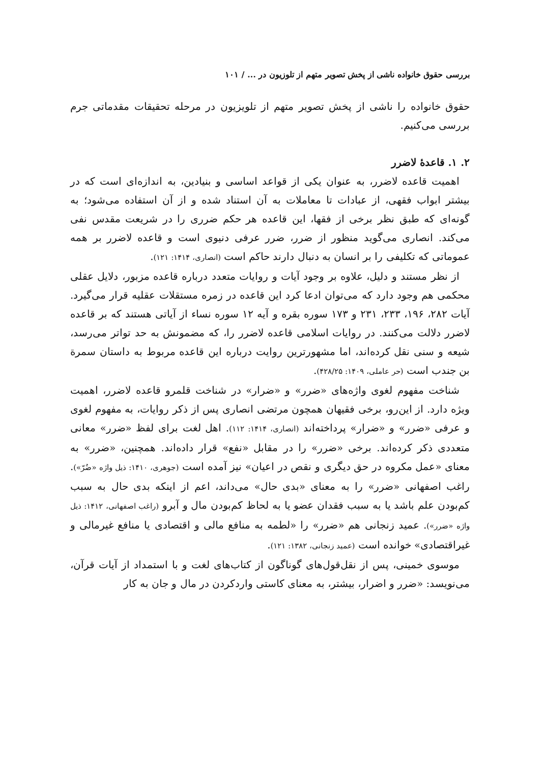بررسی حقوق خانواده ناشی از پخش تصویر متهم از تلوزیون در ... / ۱۰۱
حقوق خانواده را ناشی از پخش تصویر متهم از تلویزیون در مرحله تحقیقات مقدماتی جرم بررسی می‌کنیم.
۲. ۱. قاعدهٔ لاضرر
اهمیت قاعده لاضرر، به عنوان یکی از قواعد اساسی و بنیادین، به اندازه‌ای است که در بیشتر ابواب فقهی، از عبادات تا معاملات به آن استناد شده و از آن استفاده می‌شود؛ به گونه‌ای که طبق نظر برخی از فقها، این قاعده هر حکم ضرری را در شریعت مقدس نفی می‌کند. انصاری می‌گوید منظور از ضرر، ضرر عرفی دنیوی است و قاعده لاضرر بر همه عموماتی که تکلیفی را بر انسان به دنبال دارند حاکم است (انصاری، ۱۴۱۴: ۱۲۱).
از نظر مستند و دلیل، علاوه بر وجود آیات و روایات متعدد درباره قاعده مزبور، دلایل عقلی محکمی هم وجود دارد که می‌توان ادعا کرد این قاعده در زمره مستقلات عقلیه قرار می‌گیرد. آیات ۲۸۲، ۱۹۶، ۲۳۳، ۲۳۱ و ۱۷۳ سوره بقره و آیه ۱۲ سوره نساء از آیاتی هستند که بر قاعده لاضرر دلالت می‌کنند. در روایات اسلامی قاعده لاضرر را، که مضمونش به حد تواتر می‌رسد، شیعه و سنی نقل کرده‌اند، اما مشهورترین روایت درباره این قاعده مربوط به داستان سمرة بن جندب است (حر عاملی، ۱۴۰۹: ۴۲۸/۲۵).
شناخت مفهوم لغوی واژه‌های «ضرر» و «ضرار» در شناخت قلمرو قاعده لاضرر، اهمیت ویژه دارد. از این‌رو، برخی فقیهان همچون مرتضی انصاری پس از ذکر روایات، به مفهوم لغوی و عرفی «ضرر» و «ضرار» پرداخته‌اند (انصاری، ۱۴۱۴: ۱۱۲). اهل لغت برای لفظ «ضرر» معانی متعددی ذکر کرده‌اند. برخی «ضرر» را در مقابل «نفع» قرار داده‌اند. همچنین، «ضرر» به معنای «عمل مکروه در حق دیگری و نقص در اعیان» نیز آمده است (جوهری، ۱۴۱۰: ذیل واژه «ضُرّ»). راغب اصفهانی «ضرر» را به معنای «بدی حال» می‌داند، اعم از اینکه بدی حال به سبب کم‌بودن علم باشد یا به سبب فقدان عضو یا به لحاظ کم‌بودن مال و آبرو (راغب اصفهانی، ۱۴۱۲: ذیل واژه «ضرر»). عمید زنجانی هم «ضرر» را «لطمه به منافع مالی و اقتصادی یا منافع غیرمالی و غیراقتصادی» خوانده است (عمید زنجانی، ۱۳۸۲: ۱۲۱).
موسوی خمینی، پس از نقل‌قول‌های گوناگون از کتاب‌های لغت و با استمداد از آیات قرآن، می‌نویسد: «ضرر و اضرار، بیشتر، به معنای کاستی واردکردن در مال و جان به کار